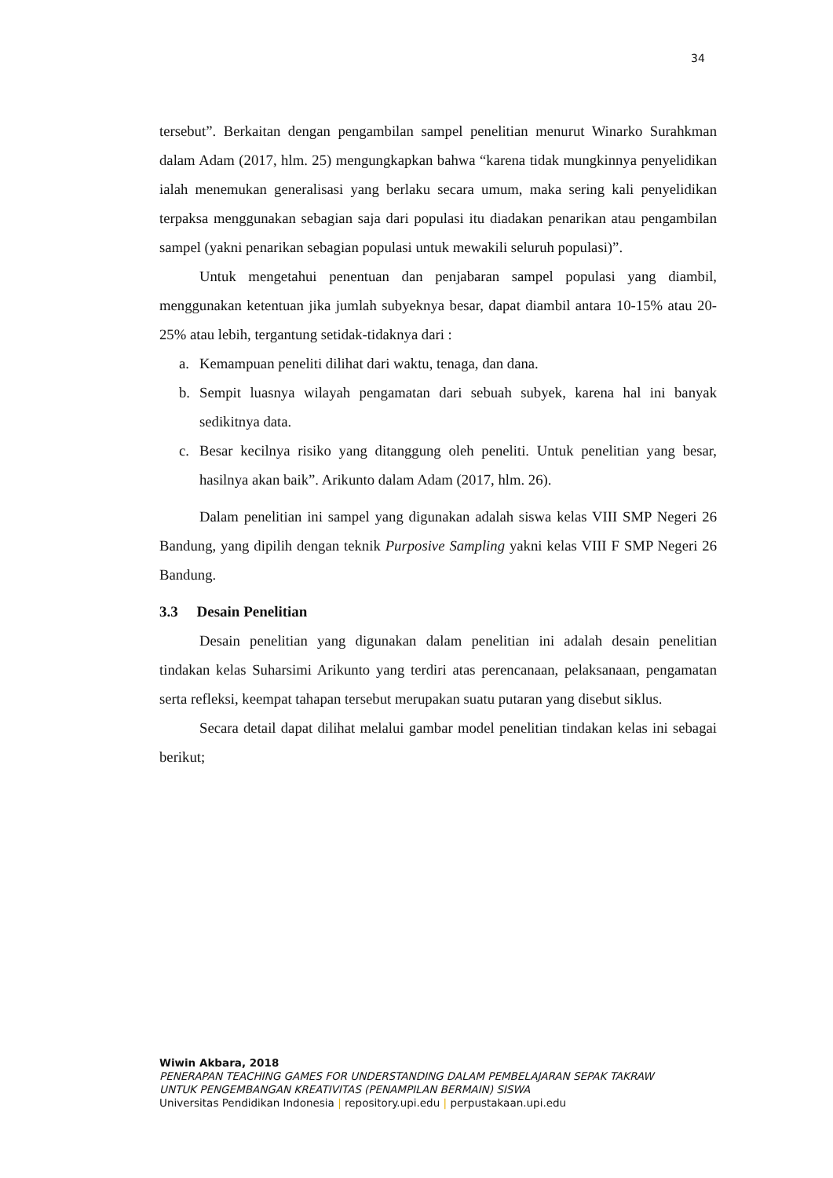34
tersebut”. Berkaitan dengan pengambilan sampel penelitian menurut Winarko Surahkman dalam Adam (2017, hlm. 25) mengungkapkan bahwa “karena tidak mungkinnya penyelidikan ialah menemukan generalisasi yang berlaku secara umum, maka sering kali penyelidikan terpaksa menggunakan sebagian saja dari populasi itu diadakan penarikan atau pengambilan sampel (yakni penarikan sebagian populasi untuk mewakili seluruh populasi)”.
Untuk mengetahui penentuan dan penjabaran sampel populasi yang diambil, menggunakan ketentuan jika jumlah subyeknya besar, dapat diambil antara 10-15% atau 20-25% atau lebih, tergantung setidak-tidaknya dari :
a. Kemampuan peneliti dilihat dari waktu, tenaga, dan dana.
b. Sempit luasnya wilayah pengamatan dari sebuah subyek, karena hal ini banyak sedikitnya data.
c. Besar kecilnya risiko yang ditanggung oleh peneliti. Untuk penelitian yang besar, hasilnya akan baik”. Arikunto dalam Adam (2017, hlm. 26).
Dalam penelitian ini sampel yang digunakan adalah siswa kelas VIII SMP Negeri 26 Bandung, yang dipilih dengan teknik Purposive Sampling yakni kelas VIII F SMP Negeri 26 Bandung.
3.3 Desain Penelitian
Desain penelitian yang digunakan dalam penelitian ini adalah desain penelitian tindakan kelas Suharsimi Arikunto yang terdiri atas perencanaan, pelaksanaan, pengamatan serta refleksi, keempat tahapan tersebut merupakan suatu putaran yang disebut siklus.
Secara detail dapat dilihat melalui gambar model penelitian tindakan kelas ini sebagai berikut;
Wiwin Akbara, 2018
PENERAPAN TEACHING GAMES FOR UNDERSTANDING DALAM PEMBELAJARAN SEPAK TAKRAW
UNTUK PENGEMBANGAN KREATIVITAS (PENAMPILAN BERMAIN) SISWA
Universitas Pendidikan Indonesia | repository.upi.edu | perpustakaan.upi.edu